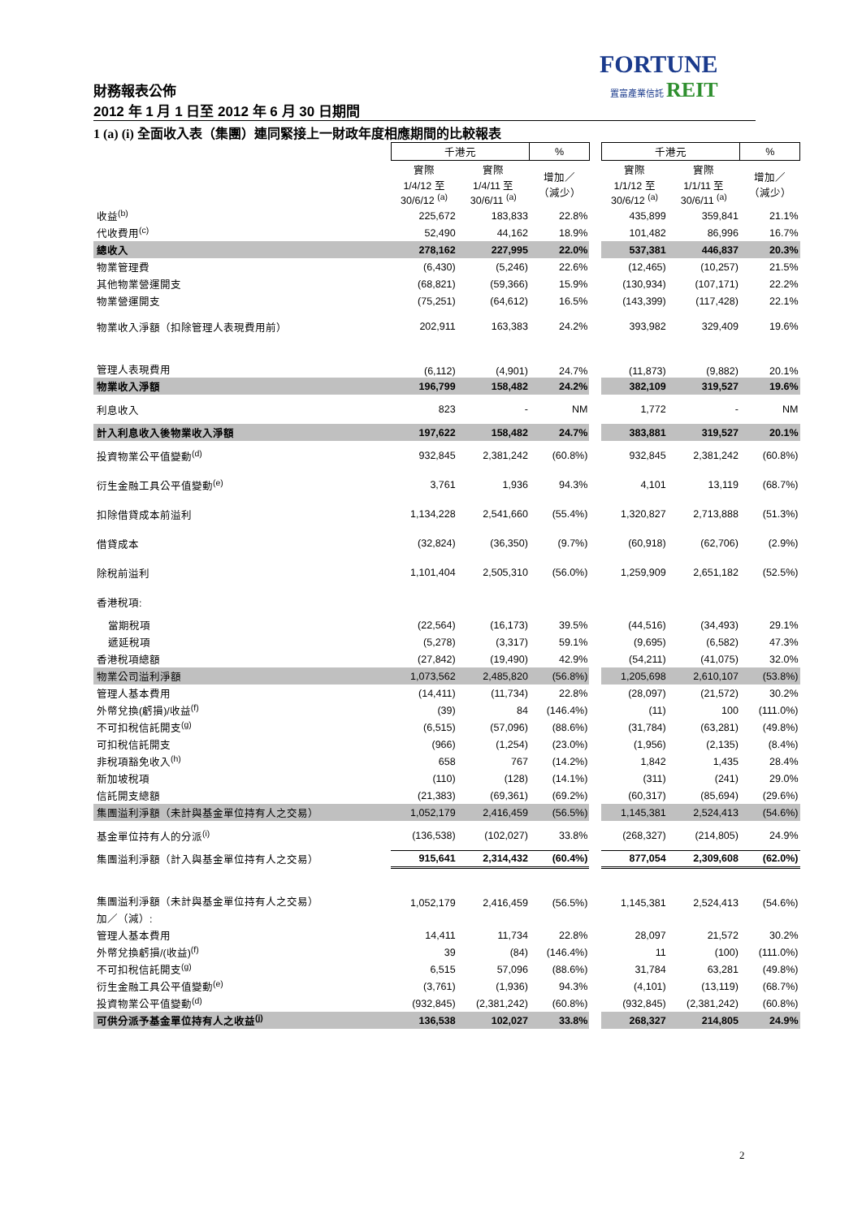FORTUNE
置富產業信託 REIT
財務報表公佈
2012 年 1 月 1 日至 2012 年 6 月 30 日期間
1 (a) (i) 全面收入表（集團）連同緊接上一財政年度相應期間的比較報表
| | 千港元 | | % | | 千港元 | | % |
| | 實際 1/4/12 至 30/6/12 <sup>(a)</sup> | 實際 1/4/11 至 30/6/11 <sup>(a)</sup> | 增加／ （減少） | | 實際 1/1/12 至 30/6/12 <sup>(a)</sup> | 實際 1/1/11 至 30/6/11 <sup>(a)</sup> | 增加／ （減少） |
| 收益<sup>(b)</sup> | 225,672 | 183,833 | 22.8% | | 435,899 | 359,841 | 21.1% |
| 代收費用<sup>(c)</sup> | 52,490 | 44,162 | 18.9% | | 101,482 | 86,996 | 16.7% |
| 總收入 | 278,162 | 227,995 | 22.0% | | 537,381 | 446,837 | 20.3% |
| 物業管理費 | (6,430) | (5,246) | 22.6% | | (12,465) | (10,257) | 21.5% |
| 其他物業營運開支 | (68,821) | (59,366) | 15.9% | | (130,934) | (107,171) | 22.2% |
| 物業營運開支 | (75,251) | (64,612) | 16.5% | | (143,399) | (117,428) | 22.1% |
| 物業收入淨額（扣除管理人表現費用前） | 202,911 | 163,383 | 24.2% | | 393,982 | 329,409 | 19.6% |
| 管理人表現費用 | (6,112) | (4,901) | 24.7% | | (11,873) | (9,882) | 20.1% |
| 物業收入淨額 | 196,799 | 158,482 | 24.2% | | 382,109 | 319,527 | 19.6% |
| 利息收入 | 823 | - | NM | | 1,772 | - | NM |
| 計入利息收入後物業收入淨額 | 197,622 | 158,482 | 24.7% | | 383,881 | 319,527 | 20.1% |
| 投資物業公平值變動<sup>(d)</sup> | 932,845 | 2,381,242 | (60.8%) | | 932,845 | 2,381,242 | (60.8%) |
| 衍生金融工具公平值變動<sup>(e)</sup> | 3,761 | 1,936 | 94.3% | | 4,101 | 13,119 | (68.7%) |
| 扣除借貸成本前溢利 | 1,134,228 | 2,541,660 | (55.4%) | | 1,320,827 | 2,713,888 | (51.3%) |
| 借貸成本 | (32,824) | (36,350) | (9.7%) | | (60,918) | (62,706) | (2.9%) |
| 除稅前溢利 | 1,101,404 | 2,505,310 | (56.0%) | | 1,259,909 | 2,651,182 | (52.5%) |
| 香港稅項: | | | | | | | |
| 當期稅項 | (22,564) | (16,173) | 39.5% | | (44,516) | (34,493) | 29.1% |
| 遞延稅項 | (5,278) | (3,317) | 59.1% | | (9,695) | (6,582) | 47.3% |
| 香港稅項總額 | (27,842) | (19,490) | 42.9% | | (54,211) | (41,075) | 32.0% |
| 物業公司溢利淨額 | 1,073,562 | 2,485,820 | (56.8%) | | 1,205,698 | 2,610,107 | (53.8%) |
| 管理人基本費用 | (14,411) | (11,734) | 22.8% | | (28,097) | (21,572) | 30.2% |
| 外幣兌換(虧損)/收益<sup>(f)</sup> | (39) | 84 | (146.4%) | | (11) | 100 | (111.0%) |
| 不可扣稅信託開支<sup>(g)</sup> | (6,515) | (57,096) | (88.6%) | | (31,784) | (63,281) | (49.8%) |
| 可扣稅信託開支 | (966) | (1,254) | (23.0%) | | (1,956) | (2,135) | (8.4%) |
| 非稅項豁免收入<sup>(h)</sup> | 658 | 767 | (14.2%) | | 1,842 | 1,435 | 28.4% |
| 新加坡稅項 | (110) | (128) | (14.1%) | | (311) | (241) | 29.0% |
| 信託開支總額 | (21,383) | (69,361) | (69.2%) | | (60,317) | (85,694) | (29.6%) |
| 集團溢利淨額（未計與基金單位持有人之交易） | 1,052,179 | 2,416,459 | (56.5%) | | 1,145,381 | 2,524,413 | (54.6%) |
| 基金單位持有人的分派<sup>(i)</sup> | (136,538) | (102,027) | 33.8% | | (268,327) | (214,805) | 24.9% |
| 集團溢利淨額（計入與基金單位持有人之交易） | 915,641 | 2,314,432 | (60.4%) | | 877,054 | 2,309,608 | (62.0%) |
| 集團溢利淨額（未計與基金單位持有人之交易） | 1,052,179 | 2,416,459 | (56.5%) | | 1,145,381 | 2,524,413 | (54.6%) |
| 加／（減）: | | | | | | | |
| 管理人基本費用 | 14,411 | 11,734 | 22.8% | | 28,097 | 21,572 | 30.2% |
| 外幣兌換虧損/(收益)<sup>(f)</sup> | 39 | (84) | (146.4%) | | 11 | (100) | (111.0%) |
| 不可扣稅信託開支<sup>(g)</sup> | 6,515 | 57,096 | (88.6%) | | 31,784 | 63,281 | (49.8%) |
| 衍生金融工具公平值變動<sup>(e)</sup> | (3,761) | (1,936) | 94.3% | | (4,101) | (13,119) | (68.7%) |
| 投資物業公平值變動<sup>(d)</sup> | (932,845) | (2,381,242) | (60.8%) | | (932,845) | (2,381,242) | (60.8%) |
| 可供分派予基金單位持有人之收益<sup>(j)</sup> | 136,538 | 102,027 | 33.8% | | 268,327 | 214,805 | 24.9% |
2